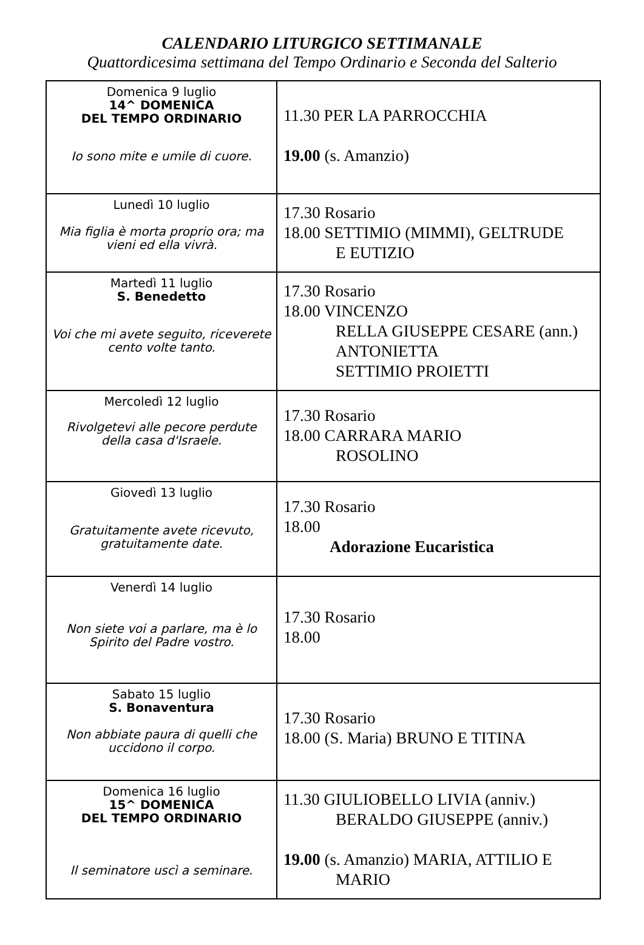CALENDARIO LITURGICO SETTIMANALE
Quattordicesima settimana del Tempo Ordinario e Seconda del Salterio
| Domenica 9 luglio 14^ DOMENICA DEL TEMPO ORDINARIO Io sono mite e umile di cuore. | 11.30 PER LA PARROCCHIA 19.00 (s. Amanzio) |
| Lunedì 10 luglio Mia figlia è morta proprio ora; ma vieni ed ella vivrà. | 17.30 Rosario 18.00 SETTIMIO (MIMMI), GELTRUDE E EUTIZIO |
| Martedì 11 luglio S. Benedetto Voi che mi avete seguito, riceverete cento volte tanto. | 17.30 Rosario 18.00 VINCENZO RELLA GIUSEPPE CESARE (ann.) ANTONIETTA SETTIMIO PROIETTI |
| Mercoledì 12 luglio Rivolgetevi alle pecore perdute della casa d'Israele. | 17.30 Rosario 18.00 CARRARA MARIO ROSOLINO |
| Giovedì 13 luglio Gratuitamente avete ricevuto, gratuitamente date. | 17.30 Rosario 18.00 Adorazione Eucaristica |
| Venerdì 14 luglio Non siete voi a parlare, ma è lo Spirito del Padre vostro. | 17.30 Rosario 18.00 |
| Sabato 15 luglio S. Bonaventura Non abbiate paura di quelli che uccidono il corpo. | 17.30 Rosario 18.00 (S. Maria) BRUNO E TITINA |
| Domenica 16 luglio 15^ DOMENICA DEL TEMPO ORDINARIO Il seminatore uscì a seminare. | 11.30 GIULIOBELLO LIVIA (anniv.) BERALDO GIUSEPPE (anniv.) 19.00 (s. Amanzio) MARIA, ATTILIO E MARIO |